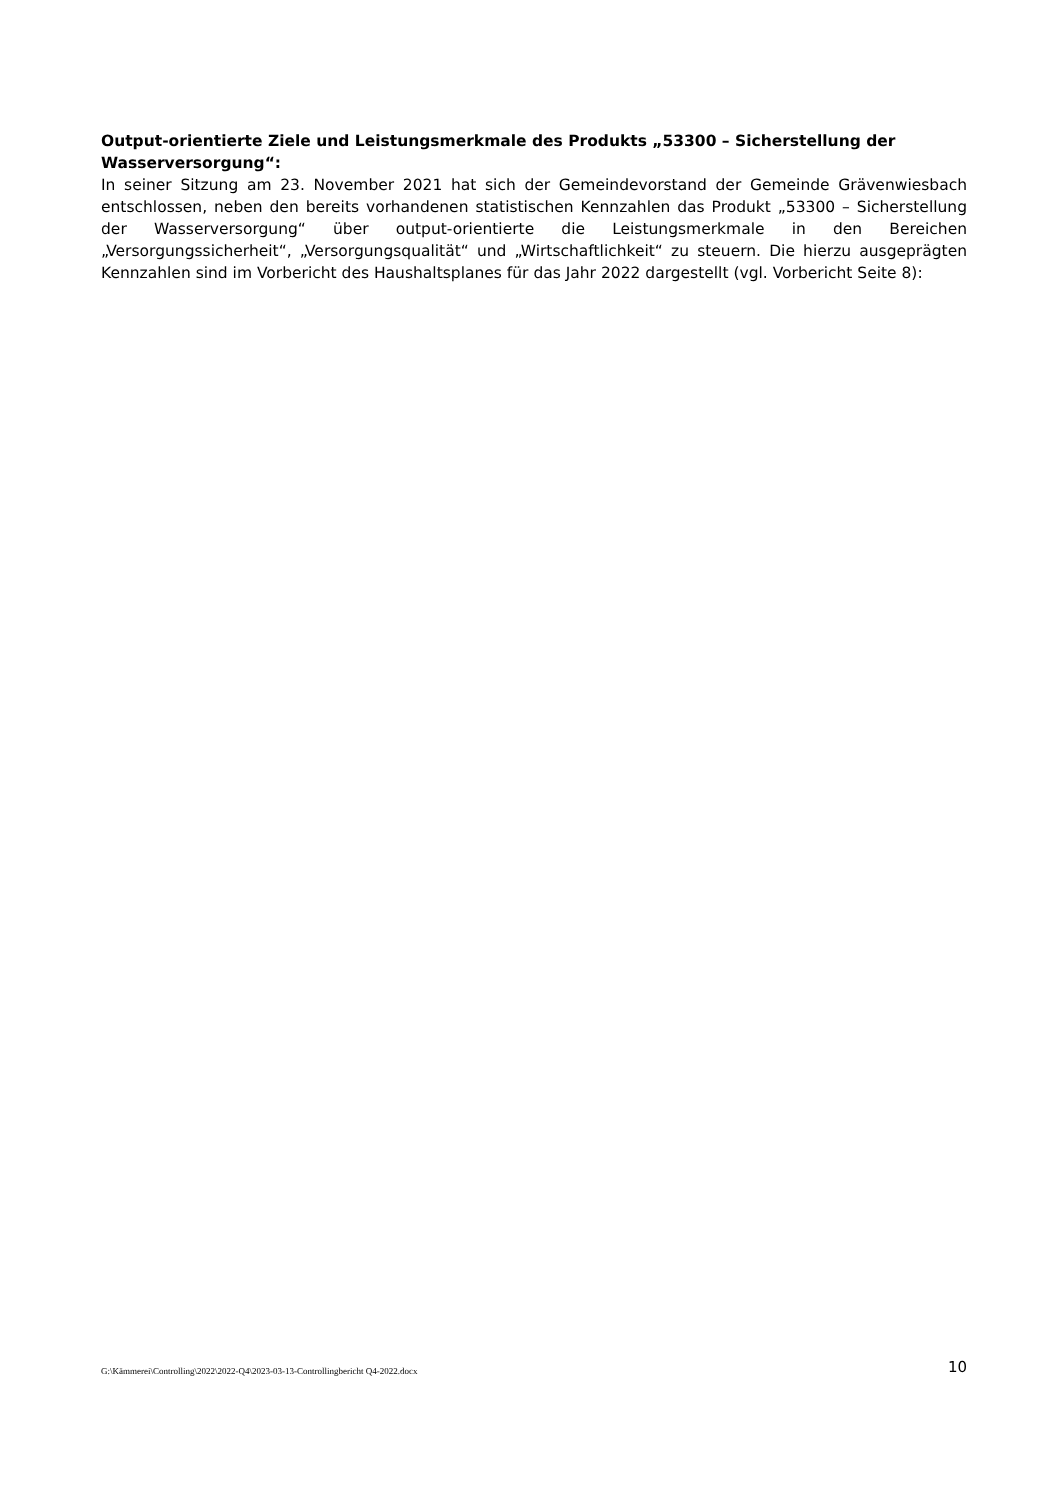Output-orientierte Ziele und Leistungsmerkmale des Produkts „53300 – Sicherstellung der Wasserversorgung“:
In seiner Sitzung am 23. November 2021 hat sich der Gemeindevorstand der Gemeinde Grävenwies­bach entschlossen, neben den bereits vorhandenen statistischen Kennzahlen das Produkt „53300 – Sicherstellung der Wasserversorgung“ über output-orientierte die Leistungsmerkmale in den Berei­chen „Versorgungssicherheit“, „Versorgungsqualität“ und „Wirtschaftlichkeit“ zu steuern. Die hierzu ausgeprägten Kennzahlen sind im Vorbericht des Haushaltsplanes für das Jahr 2022 dargestellt (vgl. Vorbericht Seite 8):
G:\Kämmerei\Controlling\2022\2022-Q4\2023-03-13-Controllingbericht Q4-2022.docx 10